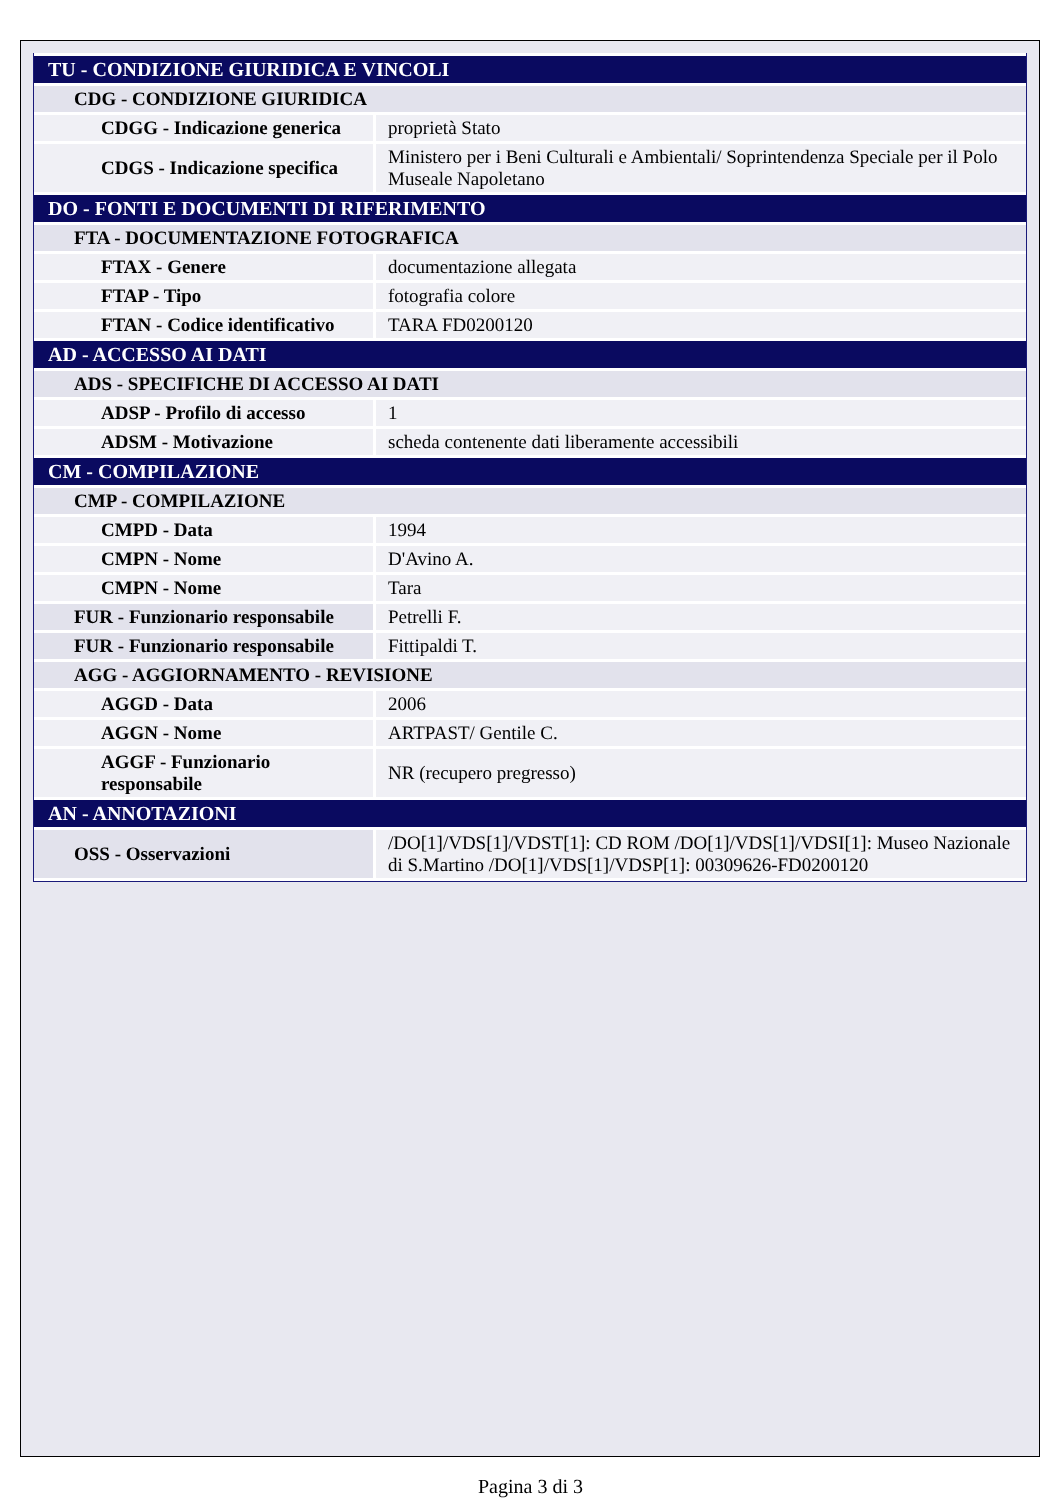| TU - CONDIZIONE GIURIDICA E VINCOLI | |
| CDG - CONDIZIONE GIURIDICA | |
| CDGG - Indicazione generica | proprietà Stato |
| CDGS - Indicazione specifica | Ministero per i Beni Culturali e Ambientali/ Soprintendenza Speciale per il Polo Museale Napoletano |
| DO - FONTI E DOCUMENTI DI RIFERIMENTO | |
| FTA - DOCUMENTAZIONE FOTOGRAFICA | |
| FTAX - Genere | documentazione allegata |
| FTAP - Tipo | fotografia colore |
| FTAN - Codice identificativo | TARA FD0200120 |
| AD - ACCESSO AI DATI | |
| ADS - SPECIFICHE DI ACCESSO AI DATI | |
| ADSP - Profilo di accesso | 1 |
| ADSM - Motivazione | scheda contenente dati liberamente accessibili |
| CM - COMPILAZIONE | |
| CMP - COMPILAZIONE | |
| CMPD - Data | 1994 |
| CMPN - Nome | D'Avino A. |
| CMPN - Nome | Tara |
| FUR - Funzionario responsabile | Petrelli F. |
| FUR - Funzionario responsabile | Fittipaldi T. |
| AGG - AGGIORNAMENTO - REVISIONE | |
| AGGD - Data | 2006 |
| AGGN - Nome | ARTPAST/ Gentile C. |
| AGGF - Funzionario responsabile | NR (recupero pregresso) |
| AN - ANNOTAZIONI | |
| OSS - Osservazioni | /DO[1]/VDS[1]/VDST[1]: CD ROM /DO[1]/VDS[1]/VDSI[1]: Museo Nazionale di S.Martino /DO[1]/VDS[1]/VDSP[1]: 00309626-FD0200120 |
Pagina 3 di 3